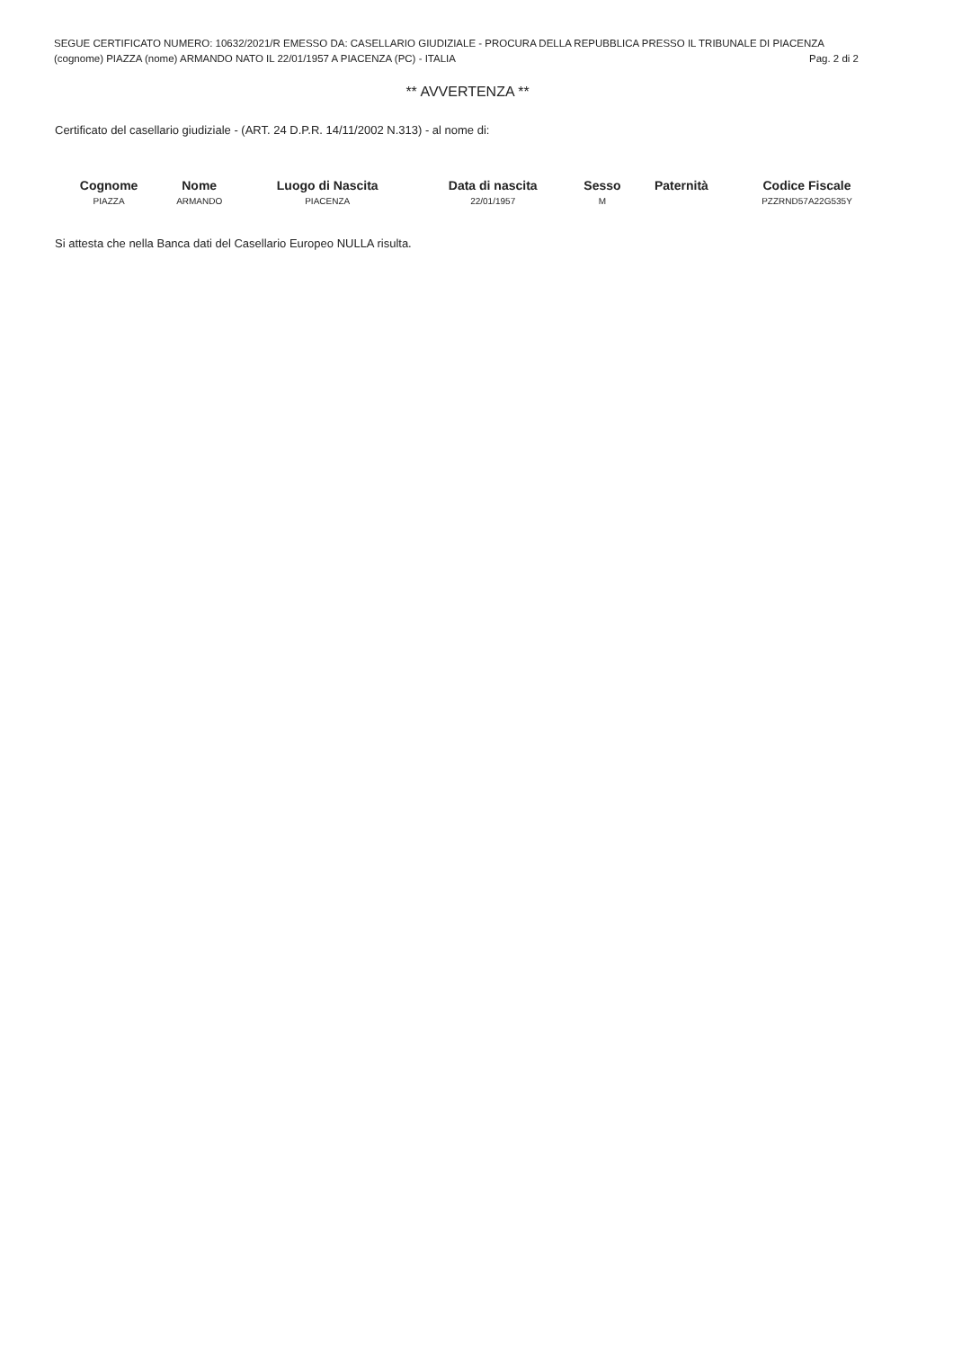SEGUE CERTIFICATO NUMERO: 10632/2021/R EMESSO DA: CASELLARIO GIUDIZIALE - PROCURA DELLA REPUBBLICA PRESSO IL TRIBUNALE DI PIACENZA
(cognome) PIAZZA (nome) ARMANDO NATO IL 22/01/1957 A PIACENZA (PC) - ITALIA Pag. 2 di 2
** AVVERTENZA **
Certificato del casellario giudiziale - (ART. 24 D.P.R. 14/11/2002 N.313) - al nome di:
| Cognome | Nome | Luogo di Nascita | Data di nascita | Sesso | Paternità | Codice Fiscale |
| --- | --- | --- | --- | --- | --- | --- |
| PIAZZA | ARMANDO | PIACENZA | 22/01/1957 | M | | PZZRND57A22G535Y |
Si attesta che nella Banca dati del Casellario Europeo NULLA risulta.